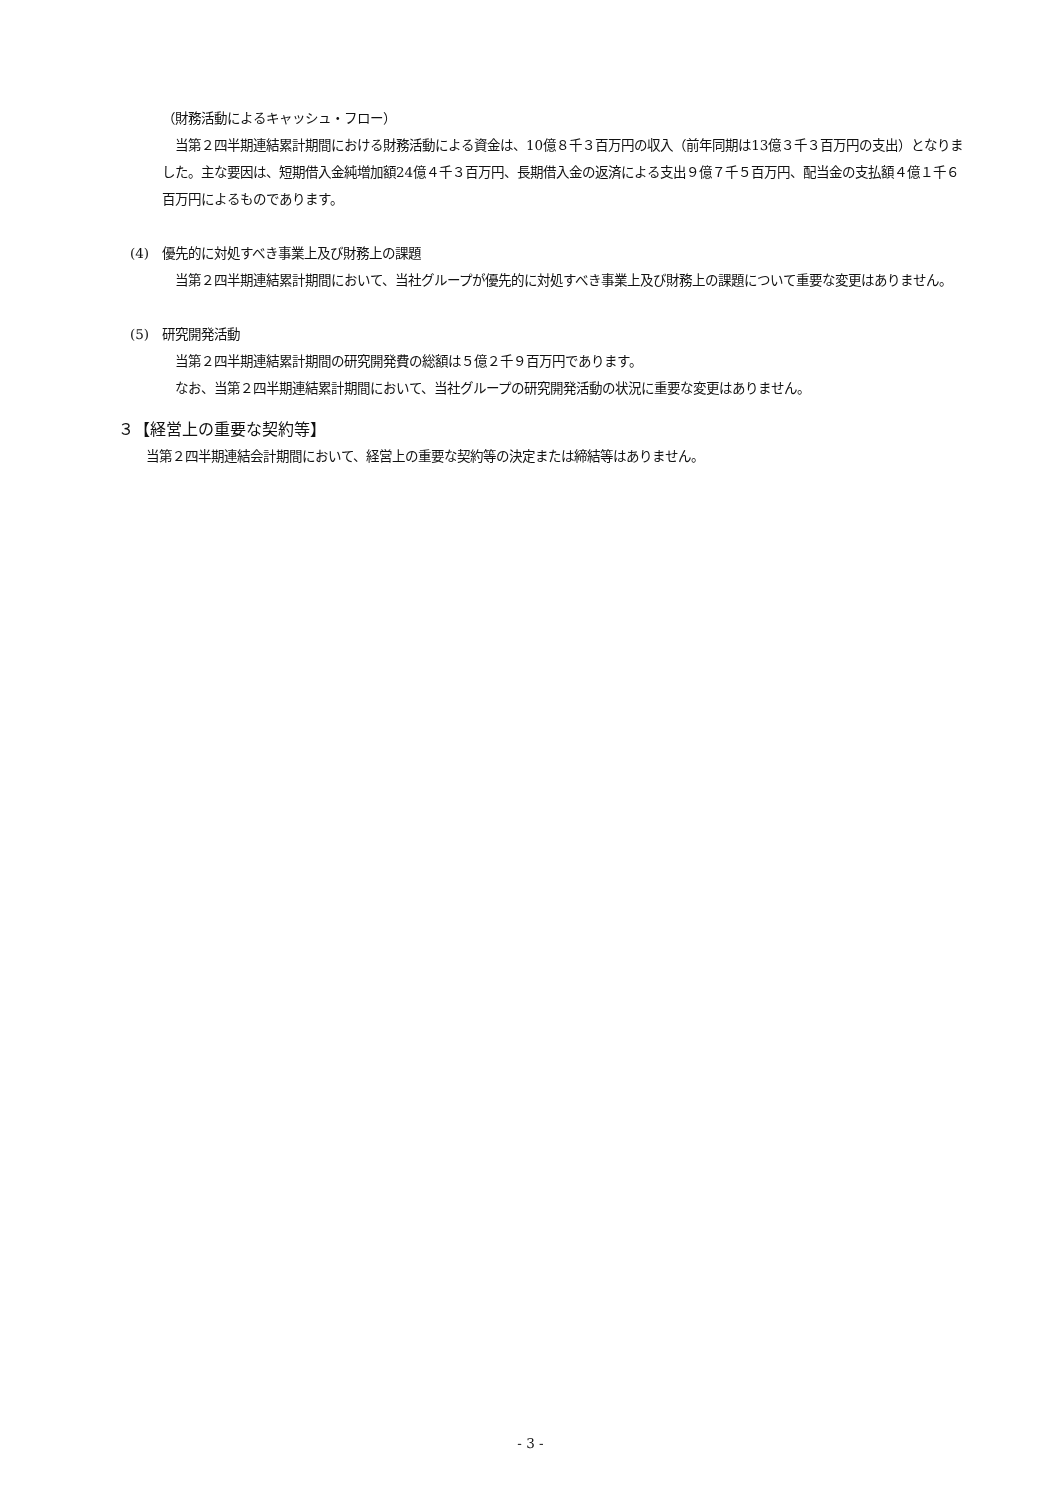（財務活動によるキャッシュ・フロー）
　当第２四半期連結累計期間における財務活動による資金は、10億８千３百万円の収入（前年同期は13億３千３百万円の支出）となりました。主な要因は、短期借入金純増加額24億４千３百万円、長期借入金の返済による支出９億７千５百万円、配当金の支払額４億１千６百万円によるものであります。
(4)　優先的に対処すべき事業上及び財務上の課題
　当第２四半期連結累計期間において、当社グループが優先的に対処すべき事業上及び財務上の課題について重要な変更はありません。
(5)　研究開発活動
　当第２四半期連結累計期間の研究開発費の総額は５億２千９百万円であります。
　なお、当第２四半期連結累計期間において、当社グループの研究開発活動の状況に重要な変更はありません。
３【経営上の重要な契約等】
当第２四半期連結会計期間において、経営上の重要な契約等の決定または締結等はありません。
- 3 -